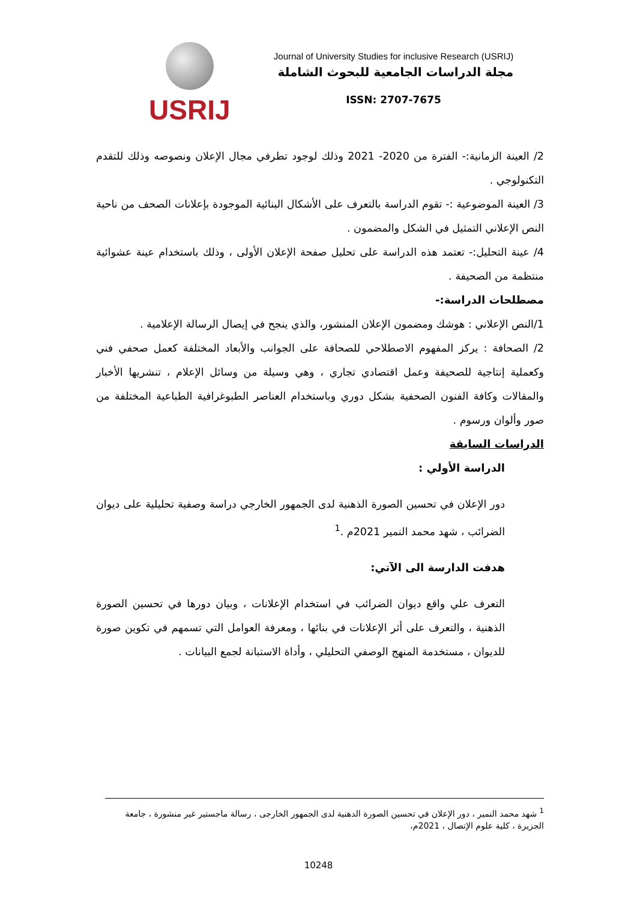USRIJ
Journal of University Studies for inclusive Research (USRIJ)
مجلة الدراسات الجامعية للبحوث الشاملة
ISSN: 2707-7675
2/ العينة الزمانية:- الفترة من 2020- 2021 وذلك لوجود تطرفي مجال الإعلان ونصوصه وذلك للتقدم التكنولوجي .
3/ العينة الموضوعية :- تقوم الدراسة بالتعرف على الأشكال البنائية الموجودة بإعلانات الصحف من ناحية النص الإعلاني التمثيل في الشكل والمضمون .
4/ عينة التحليل:- تعتمد هذه الدراسة على تحليل صفحة الإعلان الأولى ، وذلك باستخدام عينة عشوائية منتظمة من الصحيفة .
مصطلحات الدراسة:-
1/النص الإعلاني : هوشك ومضمون الإعلان المنشور، والذي ينجح في إيصال الرسالة الإعلامية .
2/ الصحافة : يركز المفهوم الاصطلاحي للصحافة على الجوانب والأبعاد المختلفة كعمل صحفي فني وكعملية إنتاجية للصحيفة وعمل اقتصادي تجاري ، وهي وسيلة من وسائل الإعلام ، تنشريها الأخبار والمقالات وكافة الفنون الصحفية بشكل دوري وباستخدام العناصر الطبوغرافية الطباعية المختلفة من صور وألوان ورسوم .
الدراسات السابقة
الدراسة الأولي :
دور الإعلان في تحسين الصورة الذهنية لدى الجمهور الخارجي دراسة وصفية تحليلية على ديوان الضرائب ، شهد محمد النمير 2021م .<sup>1</sup>
هدفت الدارسة الى الآتي:
التعرف علي واقع ديوان الضرائب في استخدام الإعلانات ، وبيان دورها في تحسين الصورة الذهنية ، والتعرف على أثر الإعلانات في بنائها ، ومعرفة العوامل التي تسمهم في تكوين صورة للديوان ، مستخدمة المنهج الوصفي التحليلي ، وأداة الاستبانة لجمع البيانات .
<sup>1</sup> شهد محمد النمير ، دور الإعلان في تحسين الصورة الدهنية لدى الجمهور الخارجى ، رسالة ماجستير غير منشورة ، جامعة الجزيرة ، كلية علوم الإتصال ، 2021م،
10248